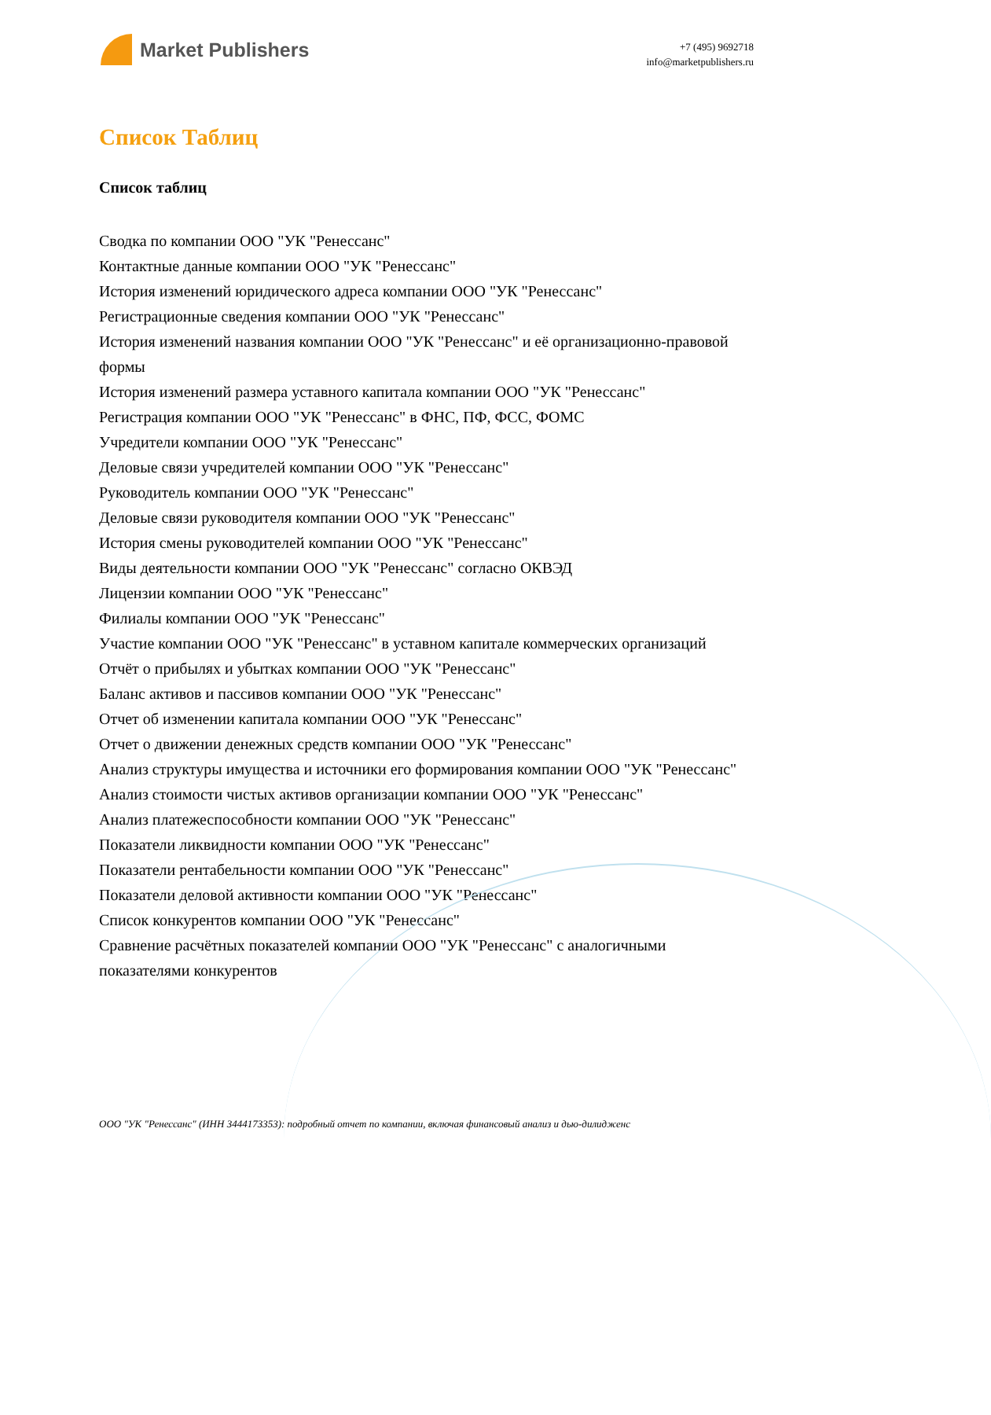Market Publishers
+7 (495) 9692718
info@marketpublishers.ru
Список Таблиц
Список таблиц
Сводка по компании ООО "УК "Ренессанс"
Контактные данные компании ООО "УК "Ренессанс"
История изменений юридического адреса компании ООО "УК "Ренессанс"
Регистрационные сведения компании ООО "УК "Ренессанс"
История изменений названия компании ООО "УК "Ренессанс" и её организационно-правовой формы
История изменений размера уставного капитала компании ООО "УК "Ренессанс"
Регистрация компании ООО "УК "Ренессанс" в ФНС, ПФ, ФСС, ФОМС
Учредители компании ООО "УК "Ренессанс"
Деловые связи учредителей компании ООО "УК "Ренессанс"
Руководитель компании ООО "УК "Ренессанс"
Деловые связи руководителя компании ООО "УК "Ренессанс"
История смены руководителей компании ООО "УК "Ренессанс"
Виды деятельности компании ООО "УК "Ренессанс" согласно ОКВЭД
Лицензии компании ООО "УК "Ренессанс"
Филиалы компании ООО "УК "Ренессанс"
Участие компании ООО "УК "Ренессанс" в уставном капитале коммерческих организаций
Отчёт о прибылях и убытках компании ООО "УК "Ренессанс"
Баланс активов и пассивов компании ООО "УК "Ренессанс"
Отчет об изменении капитала компании ООО "УК "Ренессанс"
Отчет о движении денежных средств компании ООО "УК "Ренессанс"
Анализ структуры имущества и источники его формирования компании ООО "УК "Ренессанс"
Анализ стоимости чистых активов организации компании ООО "УК "Ренессанс"
Анализ платежеспособности компании ООО "УК "Ренессанс"
Показатели ликвидности компании ООО "УК "Ренессанс"
Показатели рентабельности компании ООО "УК "Ренессанс"
Показатели деловой активности компании ООО "УК "Ренессанс"
Список конкурентов компании ООО "УК "Ренессанс"
Сравнение расчётных показателей компании ООО "УК "Ренессанс" с аналогичными показателями конкурентов
ООО "УК "Ренессанс" (ИНН 3444173353): подробный отчет по компании, включая финансовый анализ и дью-дилидженс